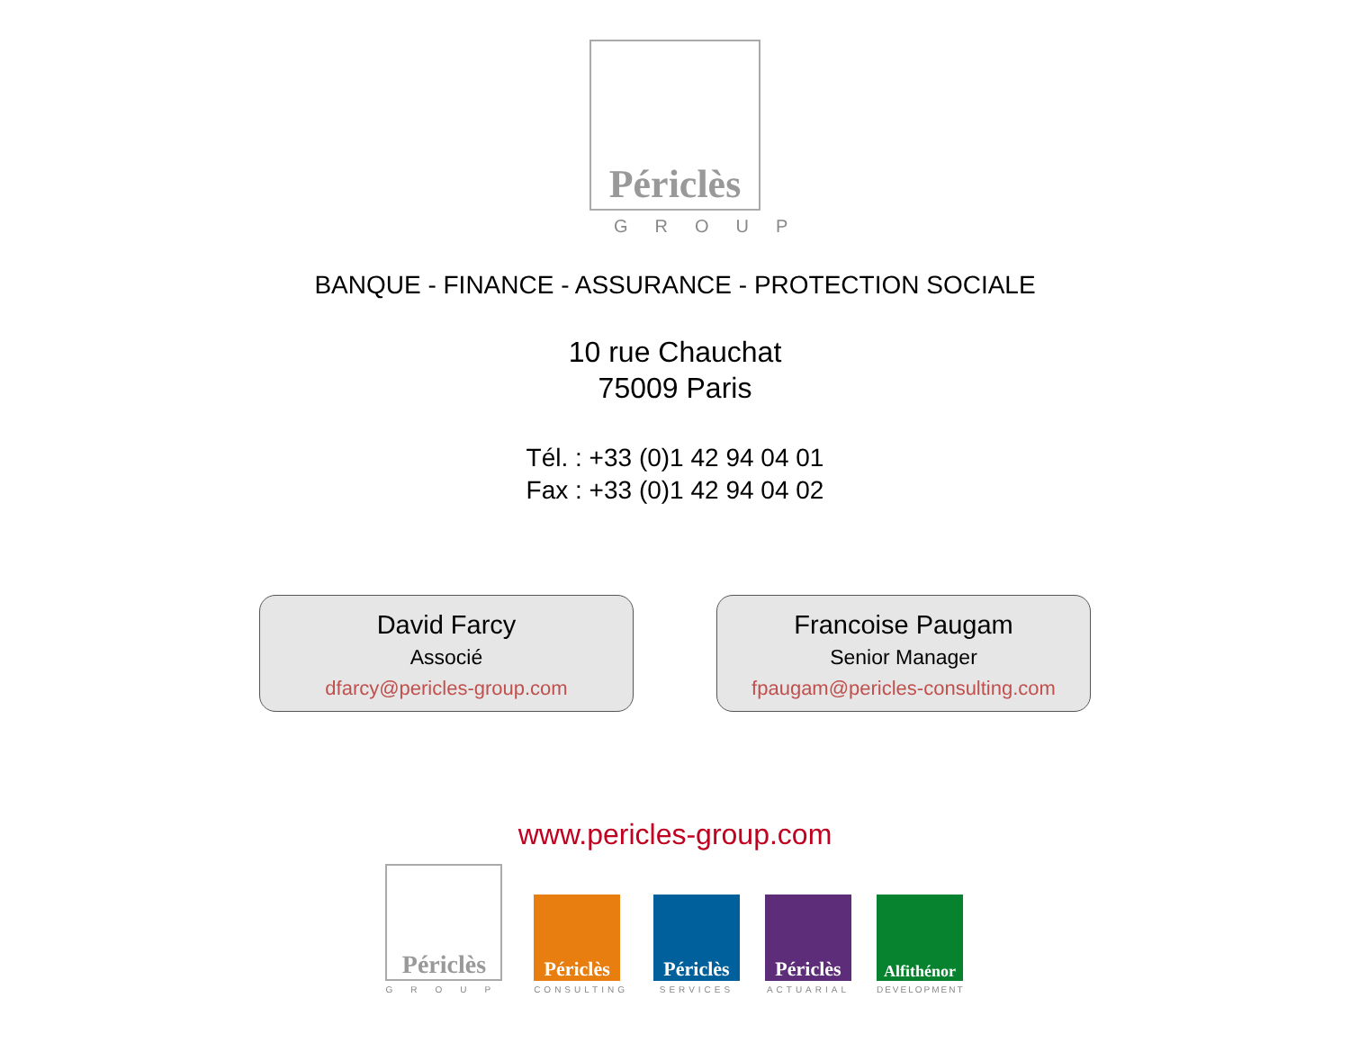Périclès
GROUP
BANQUE - FINANCE - ASSURANCE - PROTECTION SOCIALE
10 rue Chauchat
75009 Paris
Tél. : +33 (0)1 42 94 04 01
Fax : +33 (0)1 42 94 04 02
David Farcy
Associé
dfarcy@pericles-group.com
Francoise Paugam
Senior Manager
fpaugam@pericles-consulting.com
www.pericles-group.com
Périclès
GROUP
Périclès
CONSULTING
Périclès
SERVICES
Périclès
ACTUARIAL
Alfithénor
DEVELOPMENT